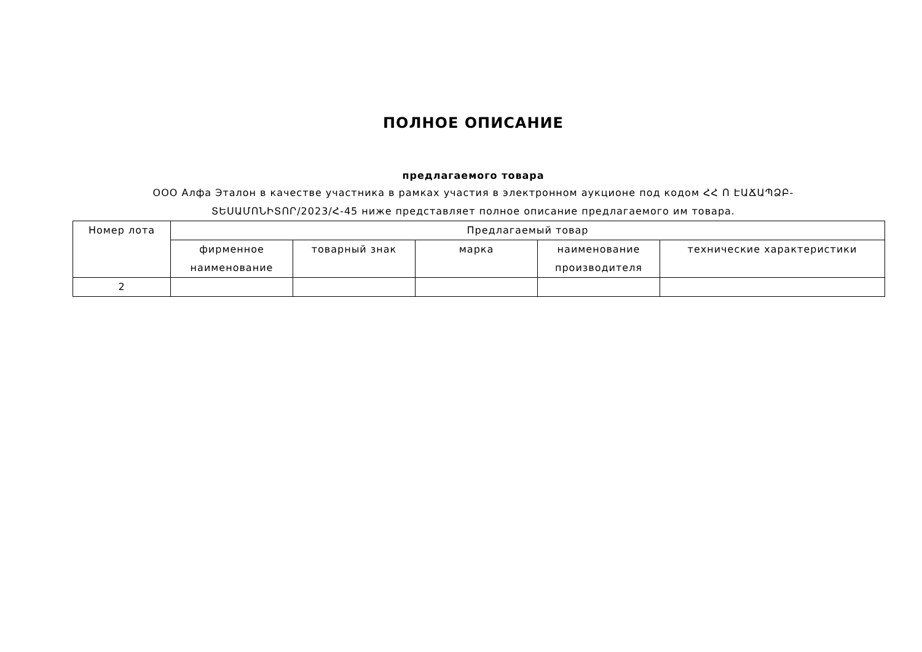ПОЛНОЕ ОПИСАНИЕ
предлагаемого товара
ООО Алфа Эталон в качестве участника в рамках участия в электронном аукционе под кодом ՀՀ Ո ԷԱՃԱՊՁԲ-ՏԵՍԱՄՈՆԻՏՈՐ/2023/Հ-45 ниже представляет полное описание предлагаемого им товара.
| Номер лота | Предлагаемый товар | | | | |
| --- | --- | --- | --- | --- | --- |
| | фирменное наименование | товарный знак | марка | наименование производителя | технические характеристики |
| 2 | | | | | |